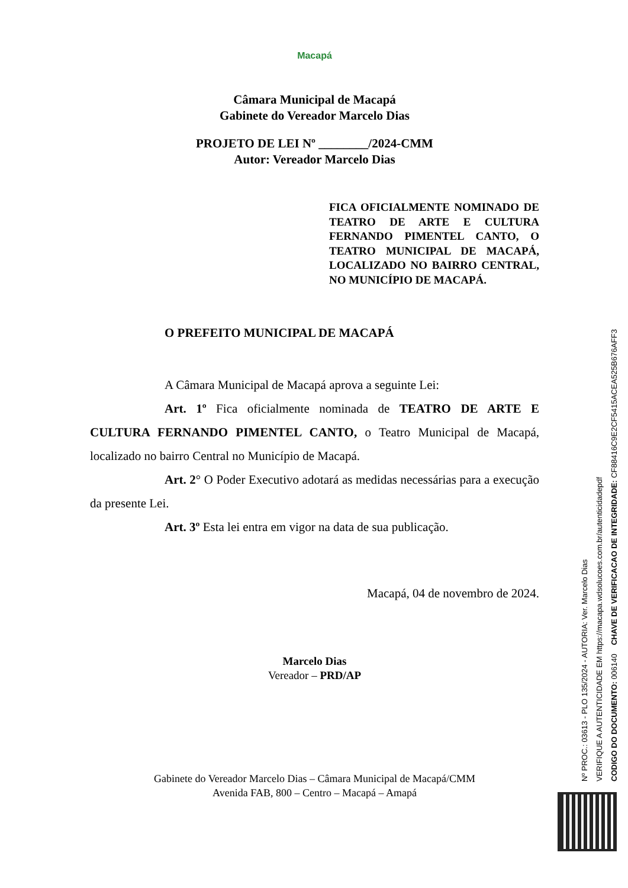Macapá
Câmara Municipal de Macapá
Gabinete do Vereador Marcelo Dias
PROJETO DE LEI Nº ________/2024-CMM
Autor: Vereador Marcelo Dias
FICA OFICIALMENTE NOMINADO DE TEATRO DE ARTE E CULTURA FERNANDO PIMENTEL CANTO, O TEATRO MUNICIPAL DE MACAPÁ, LOCALIZADO NO BAIRRO CENTRAL, NO MUNICÍPIO DE MACAPÁ.
O PREFEITO MUNICIPAL DE MACAPÁ
A Câmara Municipal de Macapá aprova a seguinte Lei:
Art. 1º Fica oficialmente nominada de TEATRO DE ARTE E CULTURA FERNANDO PIMENTEL CANTO, o Teatro Municipal de Macapá, localizado no bairro Central no Município de Macapá.
Art. 2° O Poder Executivo adotará as medidas necessárias para a execução da presente Lei.
Art. 3º Esta lei entra em vigor na data de sua publicação.
Macapá, 04 de novembro de 2024.
Marcelo Dias
Vereador – PRD/AP
Gabinete do Vereador Marcelo Dias – Câmara Municipal de Macapá/CMM
Avenida FAB, 800 – Centro – Macapá – Amapá
Nº PROC.: 03613 - PLO 135/2024 - AUTORIA: Ver. Marcelo Dias
VERIFIQUE A AUTENTICIDADE EM https://macapa.wdsolucoes.com.br/autenticidadepdf
CODIGO DO DOCUMENTO: 006140 CHAVE DE VERIFICACAO DE INTEGRIDADE: CF88416C9E2CF5415ACEA525B676AFF3